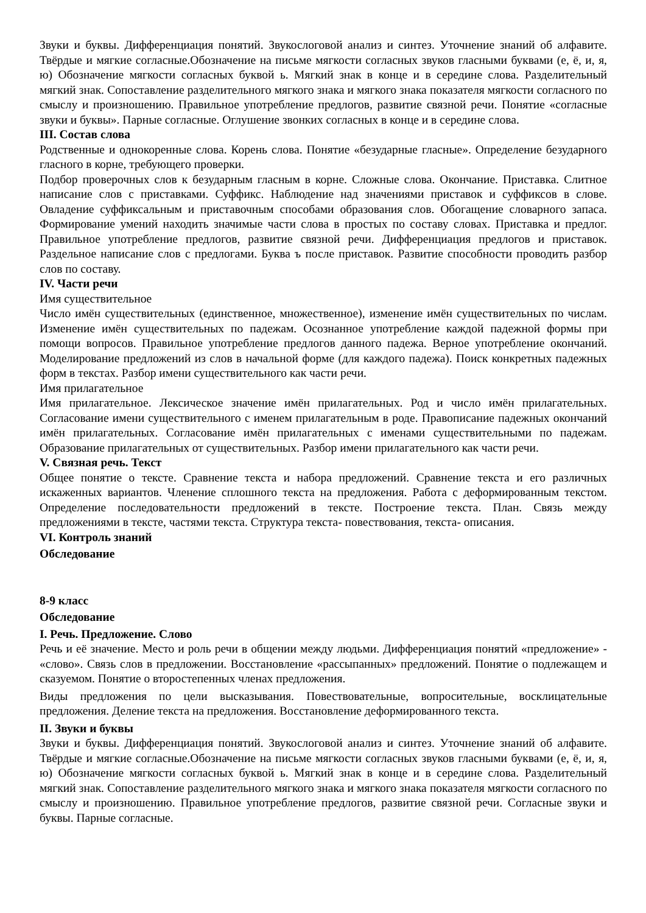Звуки и буквы. Дифференциация понятий. Звукослоговой анализ и синтез. Уточнение знаний об алфавите. Твёрдые и мягкие согласные.Обозначение на письме мягкости согласных звуков гласными буквами (е, ё, и, я, ю) Обозначение мягкости согласных буквой ь. Мягкий знак в конце и в середине слова. Разделительный мягкий знак. Сопоставление разделительного мягкого знака и мягкого знака показателя мягкости согласного по смыслу и произношению. Правильное употребление предлогов, развитие связной речи. Понятие «согласные звуки и буквы». Парные согласные. Оглушение звонких согласных в конце и в середине слова.
III. Состав слова
Родственные и однокоренные слова. Корень слова. Понятие «безударные гласные». Определение безударного гласного в корне, требующего проверки.
Подбор проверочных слов к безударным гласным в корне. Сложные слова. Окончание. Приставка. Слитное написание слов с приставками. Суффикс. Наблюдение над значениями приставок и суффиксов в слове. Овладение суффиксальным и приставочным способами образования слов. Обогащение словарного запаса. Формирование умений находить значимые части слова в простых по составу словах. Приставка и предлог. Правильное употребление предлогов, развитие связной речи. Дифференциация предлогов и приставок. Раздельное написание слов с предлогами. Буква ъ после приставок. Развитие способности проводить разбор слов по составу.
IV. Части речи
Имя существительное
Число имён существительных (единственное, множественное), изменение имён существительных по числам. Изменение имён существительных по падежам. Осознанное употребление каждой падежной формы при помощи вопросов. Правильное употребление предлогов данного падежа. Верное употребление окончаний. Моделирование предложений из слов в начальной форме (для каждого падежа). Поиск конкретных падежных форм в текстах. Разбор имени существительного как части речи.
Имя прилагательное
Имя прилагательное. Лексическое значение имён прилагательных. Род и число имён прилагательных. Согласование имени существительного с именем прилагательным в роде. Правописание падежных окончаний имён прилагательных. Согласование имён прилагательных с именами существительными по падежам. Образование прилагательных от существительных. Разбор имени прилагательного как части речи.
V. Связная речь. Текст
Общее понятие о тексте. Сравнение текста и набора предложений. Сравнение текста и его различных искаженных вариантов. Членение сплошного текста на предложения. Работа с деформированным текстом. Определение последовательности предложений в тексте. Построение текста. План. Связь между предложениями в тексте, частями текста. Структура текста- повествования, текста- описания.
VI. Контроль знаний
Обследование
8-9 класс
Обследование
I. Речь. Предложение. Слово
Речь и её значение. Место и роль речи в общении между людьми. Дифференциация понятий «предложение» - «слово». Связь слов в предложении. Восстановление «рассыпанных» предложений. Понятие о подлежащем и сказуемом. Понятие о второстепенных членах предложения.
Виды предложения по цели высказывания. Повествовательные, вопросительные, восклицательные предложения. Деление текста на предложения. Восстановление деформированного текста.
II. Звуки и буквы
Звуки и буквы. Дифференциация понятий. Звукослоговой анализ и синтез. Уточнение знаний об алфавите. Твёрдые и мягкие согласные.Обозначение на письме мягкости согласных звуков гласными буквами (е, ё, и, я, ю) Обозначение мягкости согласных буквой ь. Мягкий знак в конце и в середине слова. Разделительный мягкий знак. Сопоставление разделительного мягкого знака и мягкого знака показателя мягкости согласного по смыслу и произношению. Правильное употребление предлогов, развитие связной речи. Согласные звуки и буквы. Парные согласные.